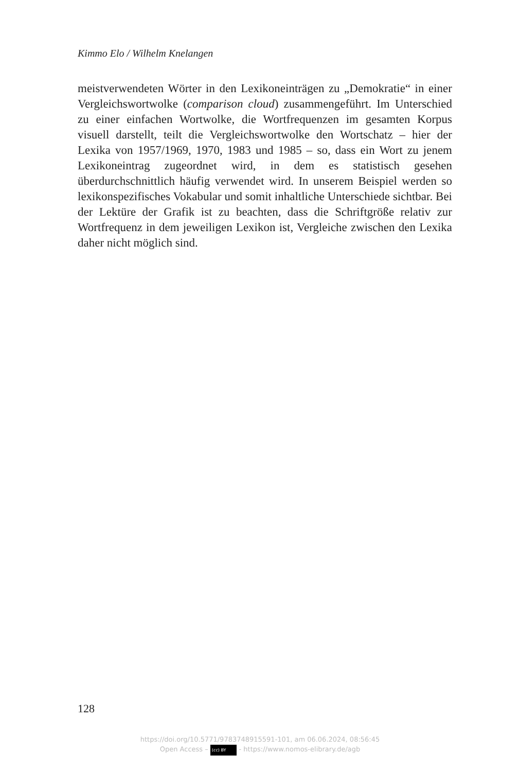Kimmo Elo / Wilhelm Knelangen
meistverwendeten Wörter in den Lexikoneinträgen zu „Demokratie“ in einer Vergleichswortwolke (comparison cloud) zusammengeführt. Im Unterschied zu einer einfachen Wortwolke, die Wortfrequenzen im gesamten Korpus visuell darstellt, teilt die Vergleichswortwolke den Wortschatz – hier der Lexika von 1957/1969, 1970, 1983 und 1985 – so, dass ein Wort zu jenem Lexikoneintrag zugeordnet wird, in dem es statistisch gesehen überdurchschnittlich häufig verwendet wird. In unserem Beispiel werden so lexikonspezifisches Vokabular und somit inhaltliche Unterschiede sichtbar. Bei der Lektüre der Grafik ist zu beachten, dass die Schriftgröße relativ zur Wortfrequenz in dem jeweiligen Lexikon ist, Vergleiche zwischen den Lexika daher nicht möglich sind.
128
https://doi.org/10.5771/9783748915591-101, am 06.06.2024, 08:56:45
Open Access – (cc) BY - https://www.nomos-elibrary.de/agb